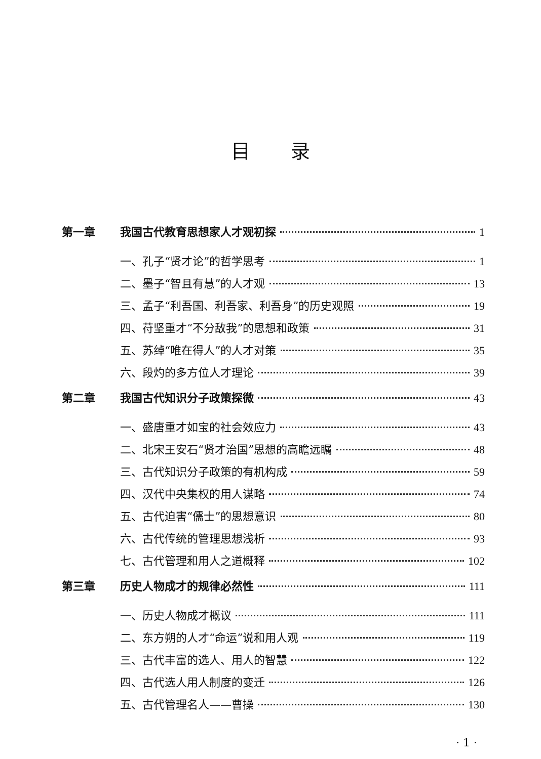目录
第一章 我国古代教育思想家人才观初探 1
一、孔子“贤才论”的哲学思考 1
二、墨子“智且有慧”的人才观 13
三、孟子“利吾国、利吾家、利吾身”的历史观照 19
四、苻坚重才“不分敌我”的思想和政策 31
五、苏绰“唯在得人”的人才对策 35
六、段灼的多方位人才理论 39
第二章 我国古代知识分子政策探微 43
一、盛唐重才如宝的社会效应力 43
二、北宋王安石“贤才治国”思想的高瞻远瞩 48
三、古代知识分子政策的有机构成 59
四、汉代中央集权的用人谋略 74
五、古代迫害“儒士”的思想意识 80
六、古代传统的管理思想浅析 93
七、古代管理和用人之道概释 102
第三章 历史人物成才的规律必然性 111
一、历史人物成才概议 111
二、东方朔的人才“命运”说和用人观 119
三、古代丰富的选人、用人的智慧 122
四、古代选人用人制度的变迁 126
五、古代管理名人——曹操 130
· 1 ·